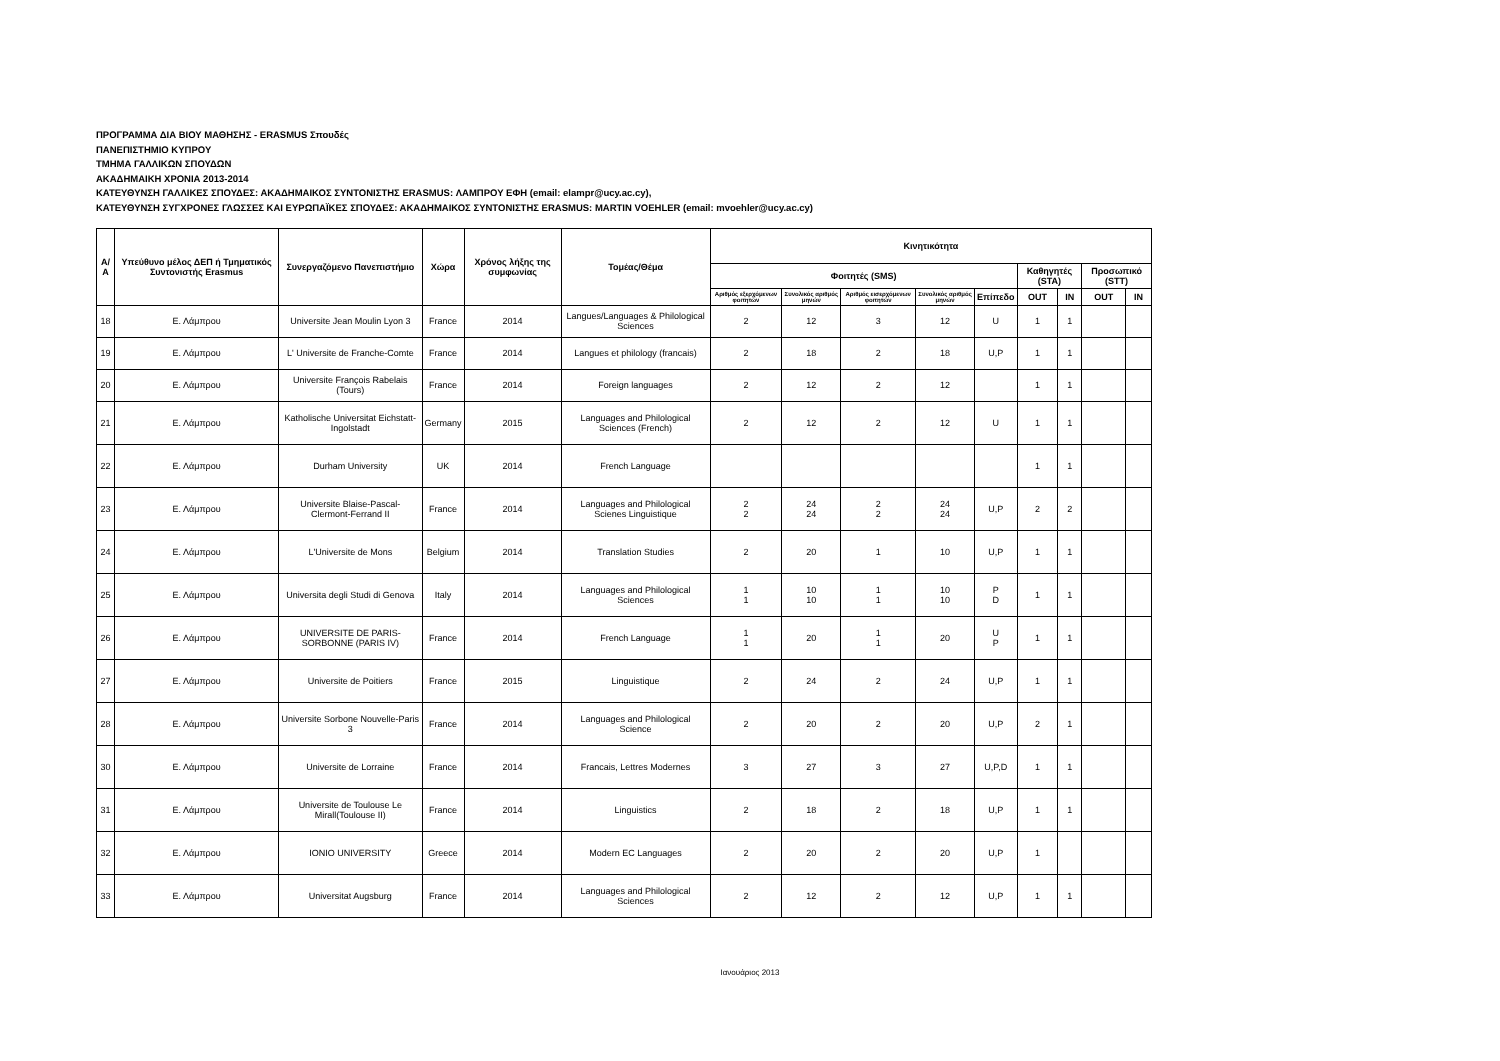ΠΡΟΓΡΑΜΜΑ ΔΙΑ ΒΙΟΥ ΜΑΘΗΣΗΣ - ERASMUS Σπουδές
ΠΑΝΕΠΙΣΤΗΜΙΟ ΚΥΠΡΟΥ
ΤΜΗΜΑ ΓΑΛΛΙΚΩΝ ΣΠΟΥΔΩΝ
ΑΚΑΔΗΜΑΙΚΗ ΧΡΟΝΙΑ 2013-2014
ΚΑΤΕΥΘΥΝΣΗ ΓΑΛΛΙΚΕΣ ΣΠΟΥΔΕΣ: ΑΚΑΔΗΜΑΙΚΟΣ ΣΥΝΤΟΝΙΣΤΗΣ ERASMUS: ΛΑΜΠΡΟΥ ΕΦΗ (email: elampr@ucy.ac.cy),
ΚΑΤΕΥΘΥΝΣΗ ΣΥΓΧΡΟΝΕΣ ΓΛΩΣΣΕΣ ΚΑΙ ΕΥΡΩΠΑΪΚΕΣ ΣΠΟΥΔΕΣ: ΑΚΑΔΗΜΑΙΚΟΣ ΣΥΝΤΟΝΙΣΤΗΣ ERASMUS: MARTIN VOEHLER (email: mvoehler@ucy.ac.cy)
| Α/Α | Υπεύθυνο μέλος ΔΕΠ ή Τμηματικός Συντονιστής Erasmus | Συνεργαζόμενο Πανεπιστήμιο | Χώρα | Χρόνος λήξης της συμφωνίας | Τομέας/Θέμα | Κινητικότητα | | | | | | | | |
| --- | --- | --- | --- | --- | --- | --- | --- | --- | --- | --- | --- | --- | --- | --- |
| | | | | | | Φοιτητές (SMS) | | | | | Καθηγητές (STA) | | Προσωπικό (STT) | |
| | | | | | | Αριθμός εξερχόμενων φοιτητών | Συνολικός αριθμός μηνών | Αριθμός εισερχόμενων φοιτητών | Συνολικός αριθμός μηνών | Επίπεδο | OUT | IN | OUT | IN |
| 18 | Ε. Λάμπρου | Universite Jean Moulin Lyon 3 | France | 2014 | Langues/Languages & Philological Sciences | 2 | 12 | 3 | 12 | U | 1 | 1 | | |
| 19 | Ε. Λάμπρου | L' Universite de Franche-Comte | France | 2014 | Langues et philology (francais) | 2 | 18 | 2 | 18 | U,P | 1 | 1 | | |
| 20 | Ε. Λάμπρου | Universite François Rabelais (Tours) | France | 2014 | Foreign languages | 2 | 12 | 2 | 12 | | 1 | 1 | | |
| 21 | Ε. Λάμπρου | Katholische Universitat Eichstatt-Ingolstadt | Germany | 2015 | Languages and Philological Sciences (French) | 2 | 12 | 2 | 12 | U | 1 | 1 | | |
| 22 | Ε. Λάμπρου | Durham University | UK | 2014 | French Language | | | | | | 1 | 1 | | |
| 23 | Ε. Λάμπρου | Universite Blaise-Pascal-Clermont-Ferrand II | France | 2014 | Languages and Philological Scienes Linguistique | 2 2 | 24 24 | 2 2 | 24 24 | U,P | 2 | 2 | | |
| 24 | Ε. Λάμπρου | L'Universite de Mons | Belgium | 2014 | Translation Studies | 2 | 20 | 1 | 10 | U,P | 1 | 1 | | |
| 25 | Ε. Λάμπρου | Universita degli Studi di Genova | Italy | 2014 | Languages and Philological Sciences | 1 1 | 10 10 | 1 1 | 10 10 | P D | 1 | 1 | | |
| 26 | Ε. Λάμπρου | UNIVERSITE DE PARIS-SORBONNE (PARIS IV) | France | 2014 | French Language | 1 1 | 20 | 1 1 | 20 | U P | 1 | 1 | | |
| 27 | Ε. Λάμπρου | Universite de Poitiers | France | 2015 | Linguistique | 2 | 24 | 2 | 24 | U,P | 1 | 1 | | |
| 28 | Ε. Λάμπρου | Universite Sorbone Nouvelle-Paris 3 | France | 2014 | Languages and Philological Science | 2 | 20 | 2 | 20 | U,P | 2 | 1 | | |
| 30 | Ε. Λάμπρου | Universite de Lorraine | France | 2014 | Francais, Lettres Modernes | 3 | 27 | 3 | 27 | U,P,D | 1 | 1 | | |
| 31 | Ε. Λάμπρου | Universite de Toulouse Le Mirall(Toulouse II) | France | 2014 | Linguistics | 2 | 18 | 2 | 18 | U,P | 1 | 1 | | |
| 32 | Ε. Λάμπρου | IONIO UNIVERSITY | Greece | 2014 | Modern EC Languages | 2 | 20 | 2 | 20 | U,P | 1 | | | |
| 33 | Ε. Λάμπρου | Universitat Augsburg | France | 2014 | Languages and Philological Sciences | 2 | 12 | 2 | 12 | U,P | 1 | 1 | | |
Ιανουάριος 2013